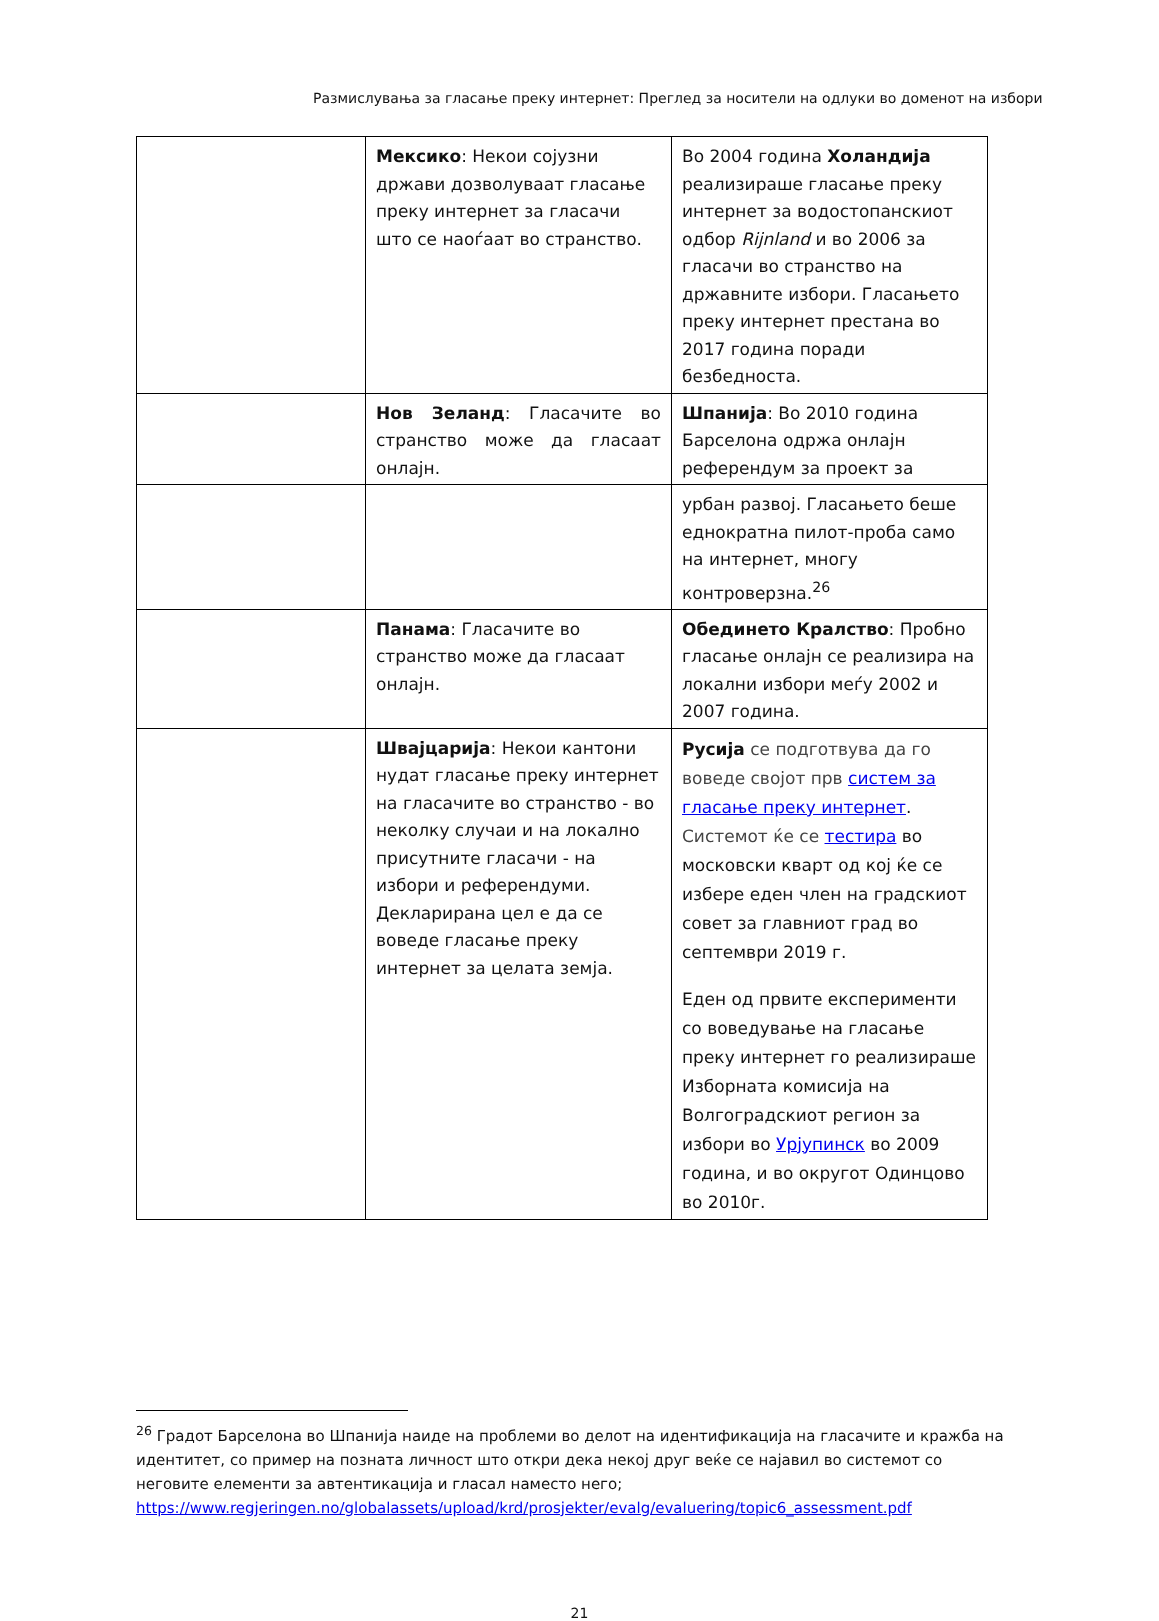Размислувања за гласање преку интернет: Преглед за носители на одлуки во доменот на избори
| | Мексико : Некои сојузни држави дозволуваат гласање преку интернет за гласачи што се наоѓаат во странство. | Во 2004 година Холандија реализираше гласање преку интернет за водостопанскиот одбор Rijnland и во 2006 за гласачи во странство на државните избори. Гласањето преку интернет престана во 2017 година поради безбедноста. |
| | Нов Зеланд : Гласачите во странство може да гласаат онлајн. | Шпанија : Во 2010 година Барселона одржа онлајн референдум за проект за |
| | | урбан развој. Гласањето беше еднократна пилот-проба само на интернет, многу контроверзна.<sup>26</sup> |
| | Панама : Гласачите во странство може да гласаат онлајн. | Обединето Кралство : Пробно гласање онлајн се реализира на локални избори меѓу 2002 и 2007 година. |
| | Швајцарија : Некои кантони нудат гласање преку интернет на гласачите во странство - во неколку случаи и на локално присутните гласачи - на избори и референдуми. Декларирана цел е да се воведе гласање преку интернет за целата земја. | Русија се подготвува да го воведе својот прв систем за гласање преку интернет . Системот ќе се тестира во московски кварт од кој ќе се избере еден член на градскиот совет за главниот град во септември 2019 г. Еден од првите експерименти со воведување на гласање преку интернет го реализираше Изборната комисија на Волгоградскиот регион за избори во Урјупинск во 2009 година, и во округот Одинцово во 2010г. |
<sup>26</sup> Градот Барселона во Шпанија наиде на проблеми во делот на идентификација на гласачите и кражба на идентитет, со пример на позната личност што откри дека некој друг веќе се најавил во системот со неговите елементи за автентикација и гласал наместо него; https://www.regjeringen.no/globalassets/upload/krd/prosjekter/evalg/evaluering/topic6_assessment.pdf
21